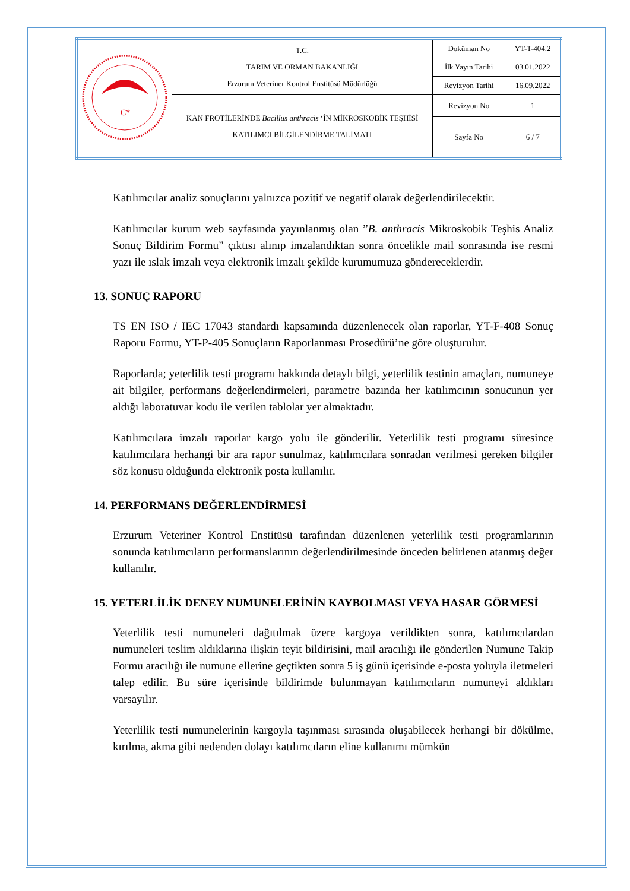| C* | T.C. TARIM VE ORMAN BAKANLIĞI Erzurum Veteriner Kontrol Enstitüsü Müdürlüğü | Doküman No | YT-T-404.2 |
| | | İlk Yayın Tarihi | 03.01.2022 |
| | | Revizyon Tarihi | 16.09.2022 |
| | KAN FROTİLERİNDE Bacillus anthracis ‘İN MİKROSKOBİK TEŞHİSİ KATILIMCI BİLGİLENDİRME TALİMATI | Revizyon No | 1 |
| | | Sayfa No | 6 / 7 |
Katılımcılar analiz sonuçlarını yalnızca pozitif ve negatif olarak değerlendirilecektir.
Katılımcılar kurum web sayfasında yayınlanmış olan ”B. anthracis Mikroskobik Teşhis Analiz Sonuç Bildirim Formu” çıktısı alınıp imzalandıktan sonra öncelikle mail sonrasında ise resmi yazı ile ıslak imzalı veya elektronik imzalı şekilde kurumumuza göndereceklerdir.
13. SONUÇ RAPORU
TS EN ISO / IEC 17043 standardı kapsamında düzenlenecek olan raporlar, YT-F-408 Sonuç Raporu Formu, YT-P-405 Sonuçların Raporlanması Prosedürü’ne göre oluşturulur.
Raporlarda; yeterlilik testi programı hakkında detaylı bilgi, yeterlilik testinin amaçları, numuneye ait bilgiler, performans değerlendirmeleri, parametre bazında her katılımcının sonucunun yer aldığı laboratuvar kodu ile verilen tablolar yer almaktadır.
Katılımcılara imzalı raporlar kargo yolu ile gönderilir. Yeterlilik testi programı süresince katılımcılara herhangi bir ara rapor sunulmaz, katılımcılara sonradan verilmesi gereken bilgiler söz konusu olduğunda elektronik posta kullanılır.
14. PERFORMANS DEĞERLENDİRMESİ
Erzurum Veteriner Kontrol Enstitüsü tarafından düzenlenen yeterlilik testi programlarının sonunda katılımcıların performanslarının değerlendirilmesinde önceden belirlenen atanmış değer kullanılır.
15. YETERLİLİK DENEY NUMUNELERİNİN KAYBOLMASI VEYA HASAR GÖRMESİ
Yeterlilik testi numuneleri dağıtılmak üzere kargoya verildikten sonra, katılımcılardan numuneleri teslim aldıklarına ilişkin teyit bildirisini, mail aracılığı ile gönderilen Numune Takip Formu aracılığı ile numune ellerine geçtikten sonra 5 iş günü içerisinde e-posta yoluyla iletmeleri talep edilir. Bu süre içerisinde bildirimde bulunmayan katılımcıların numuneyi aldıkları varsayılır.
Yeterlilik testi numunelerinin kargoyla taşınması sırasında oluşabilecek herhangi bir dökülme, kırılma, akma gibi nedenden dolayı katılımcıların eline kullanımı mümkün